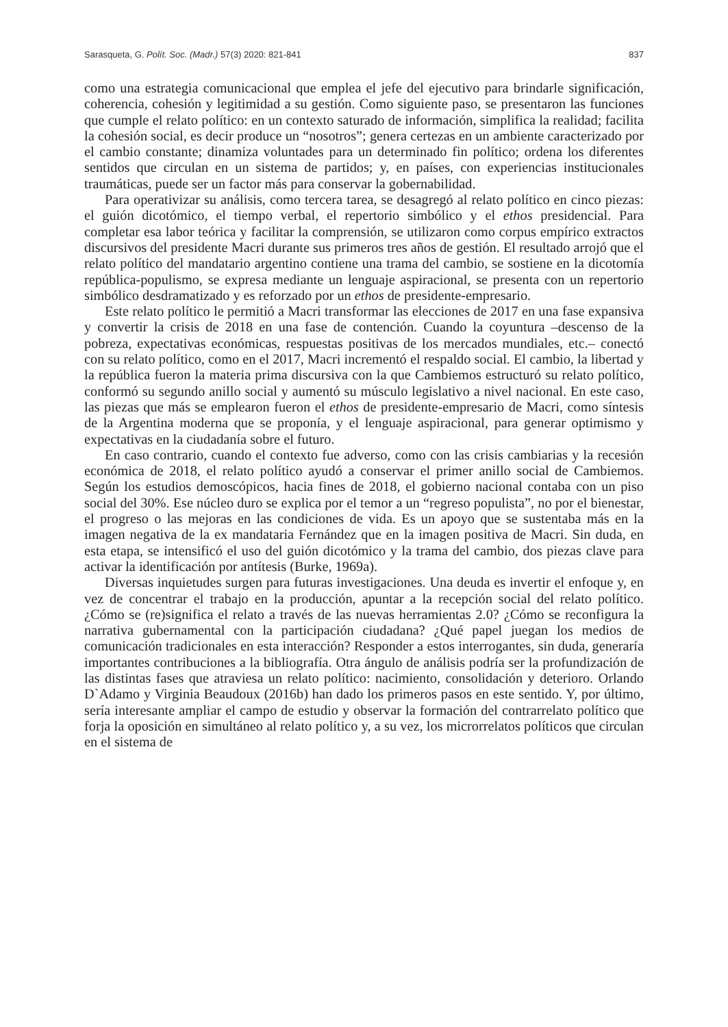Sarasqueta, G. Polít. Soc. (Madr.) 57(3) 2020: 821-841 837
como una estrategia comunicacional que emplea el jefe del ejecutivo para brindarle significación, coherencia, cohesión y legitimidad a su gestión. Como siguiente paso, se presentaron las funciones que cumple el relato político: en un contexto saturado de información, simplifica la realidad; facilita la cohesión social, es decir produce un “nosotros”; genera certezas en un ambiente caracterizado por el cambio constante; dinamiza voluntades para un determinado fin político; ordena los diferentes sentidos que circulan en un sistema de partidos; y, en países, con experiencias institucionales traumáticas, puede ser un factor más para conservar la gobernabilidad.
Para operativizar su análisis, como tercera tarea, se desagregó al relato político en cinco piezas: el guión dicotómico, el tiempo verbal, el repertorio simbólico y el ethos presidencial. Para completar esa labor teórica y facilitar la comprensión, se utilizaron como corpus empírico extractos discursivos del presidente Macri durante sus primeros tres años de gestión. El resultado arrojó que el relato político del mandatario argentino contiene una trama del cambio, se sostiene en la dicotomía república-populismo, se expresa mediante un lenguaje aspiracional, se presenta con un repertorio simbólico desdramatizado y es reforzado por un ethos de presidente-empresario.
Este relato político le permitió a Macri transformar las elecciones de 2017 en una fase expansiva y convertir la crisis de 2018 en una fase de contención. Cuando la coyuntura –descenso de la pobreza, expectativas económicas, respuestas positivas de los mercados mundiales, etc.– conectó con su relato político, como en el 2017, Macri incrementó el respaldo social. El cambio, la libertad y la república fueron la materia prima discursiva con la que Cambiemos estructuró su relato político, conformó su segundo anillo social y aumentó su músculo legislativo a nivel nacional. En este caso, las piezas que más se emplearon fueron el ethos de presidente-empresario de Macri, como síntesis de la Argentina moderna que se proponía, y el lenguaje aspiracional, para generar optimismo y expectativas en la ciudadanía sobre el futuro.
En caso contrario, cuando el contexto fue adverso, como con las crisis cambiarias y la recesión económica de 2018, el relato político ayudó a conservar el primer anillo social de Cambiemos. Según los estudios demoscópicos, hacia fines de 2018, el gobierno nacional contaba con un piso social del 30%. Ese núcleo duro se explica por el temor a un “regreso populista”, no por el bienestar, el progreso o las mejoras en las condiciones de vida. Es un apoyo que se sustentaba más en la imagen negativa de la ex mandataria Fernández que en la imagen positiva de Macri. Sin duda, en esta etapa, se intensificó el uso del guión dicotómico y la trama del cambio, dos piezas clave para activar la identificación por antítesis (Burke, 1969a).
Diversas inquietudes surgen para futuras investigaciones. Una deuda es invertir el enfoque y, en vez de concentrar el trabajo en la producción, apuntar a la recepción social del relato político. ¿Cómo se (re)significa el relato a través de las nuevas herramientas 2.0? ¿Cómo se reconfigura la narrativa gubernamental con la participación ciudadana? ¿Qué papel juegan los medios de comunicación tradicionales en esta interacción? Responder a estos interrogantes, sin duda, generaría importantes contribuciones a la bibliografía. Otra ángulo de análisis podría ser la profundización de las distintas fases que atraviesa un relato político: nacimiento, consolidación y deterioro. Orlando D`Adamo y Virginia Beaudoux (2016b) han dado los primeros pasos en este sentido. Y, por último, sería interesante ampliar el campo de estudio y observar la formación del contrarrelato político que forja la oposición en simultáneo al relato político y, a su vez, los microrrelatos políticos que circulan en el sistema de